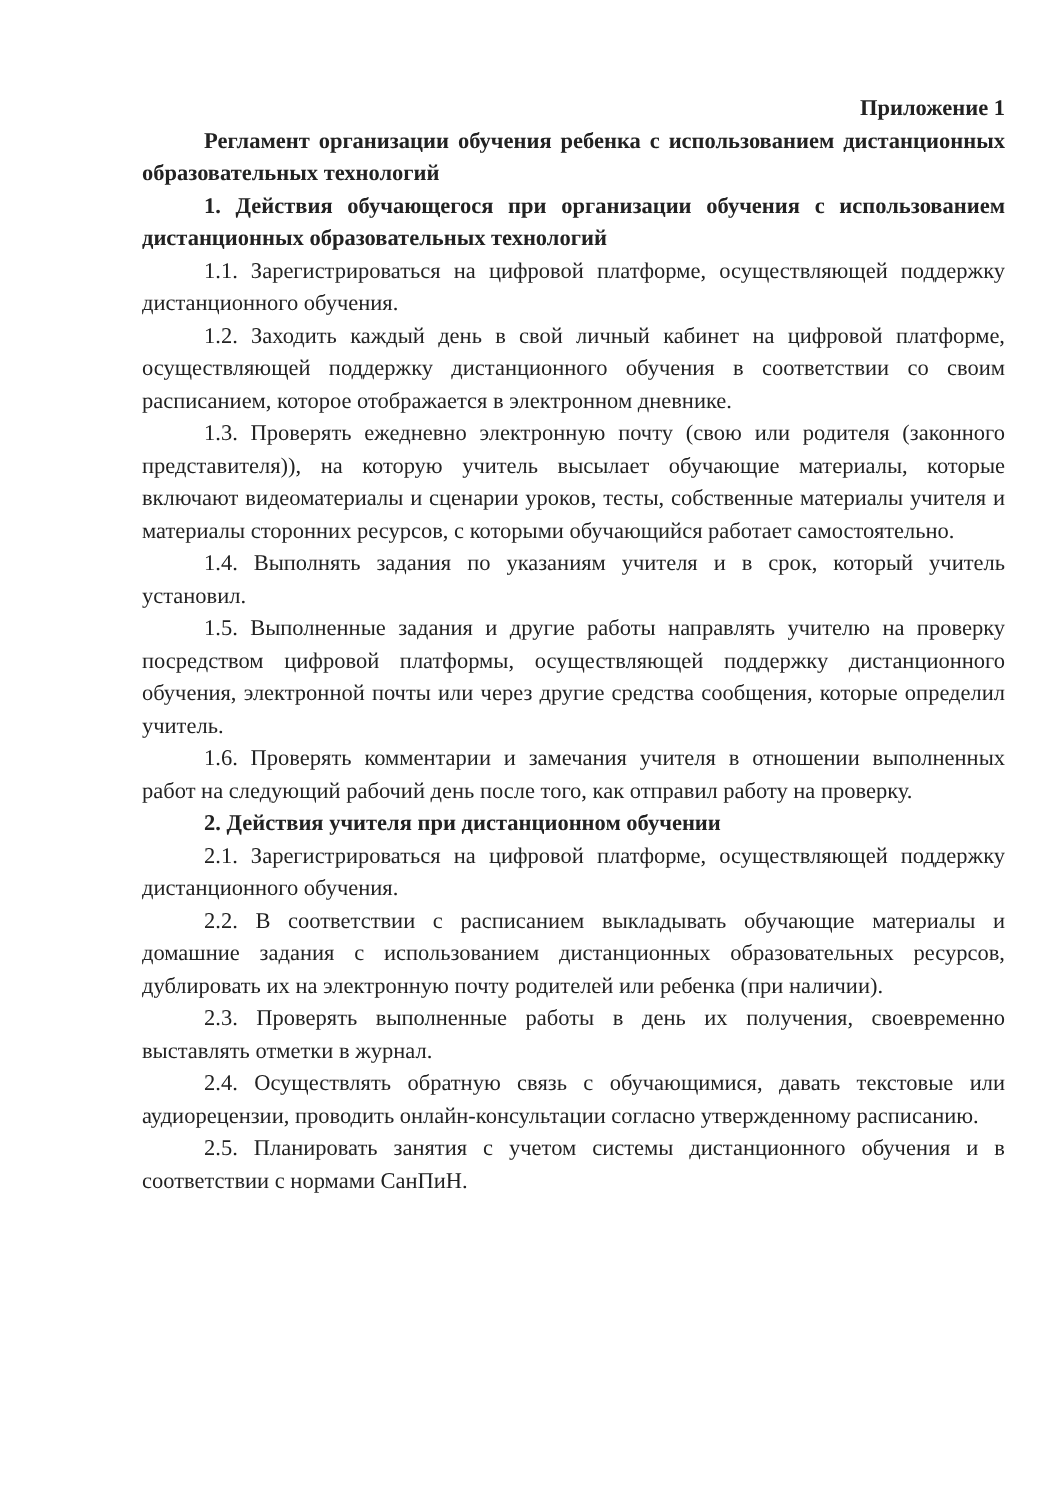Приложение 1
Регламент организации обучения ребенка с использованием дистанционных образовательных технологий
1. Действия обучающегося при организации обучения с использованием дистанционных образовательных технологий
1.1. Зарегистрироваться на цифровой платформе, осуществляющей поддержку дистанционного обучения.
1.2. Заходить каждый день в свой личный кабинет на цифровой платформе, осуществляющей поддержку дистанционного обучения в соответствии со своим расписанием, которое отображается в электронном дневнике.
1.3. Проверять ежедневно электронную почту (свою или родителя (законного представителя)), на которую учитель высылает обучающие материалы, которые включают видеоматериалы и сценарии уроков, тесты, собственные материалы учителя и материалы сторонних ресурсов, с которыми обучающийся работает самостоятельно.
1.4. Выполнять задания по указаниям учителя и в срок, который учитель установил.
1.5. Выполненные задания и другие работы направлять учителю на проверку посредством цифровой платформы, осуществляющей поддержку дистанционного обучения, электронной почты или через другие средства сообщения, которые определил учитель.
1.6. Проверять комментарии и замечания учителя в отношении выполненных работ на следующий рабочий день после того, как отправил работу на проверку.
2. Действия учителя при дистанционном обучении
2.1. Зарегистрироваться на цифровой платформе, осуществляющей поддержку дистанционного обучения.
2.2. В соответствии с расписанием выкладывать обучающие материалы и домашние задания с использованием дистанционных образовательных ресурсов, дублировать их на электронную почту родителей или ребенка (при наличии).
2.3. Проверять выполненные работы в день их получения, своевременно выставлять отметки в журнал.
2.4. Осуществлять обратную связь с обучающимися, давать текстовые или аудиорецензии, проводить онлайн-консультации согласно утвержденному расписанию.
2.5. Планировать занятия с учетом системы дистанционного обучения и в соответствии с нормами СанПиН.